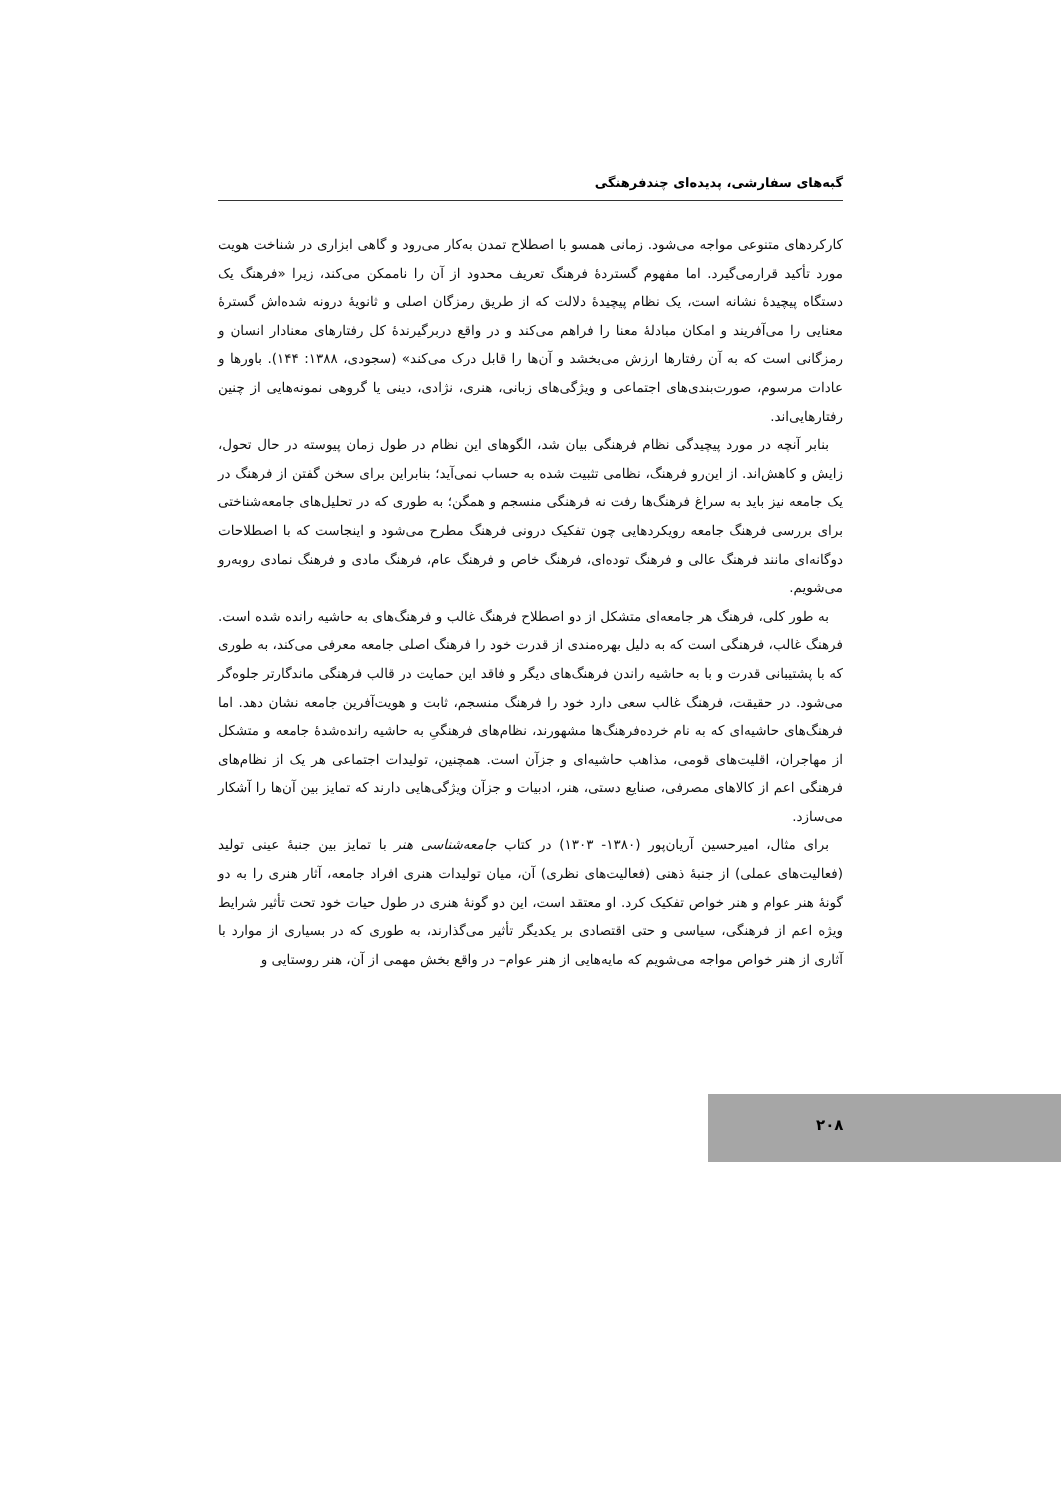گبه‌های سفارشی، پدیده‌ای چندفرهنگی
کارکردهای متنوعی مواجه می‌شود. زمانی همسو با اصطلاح تمدن به‌کار می‌رود و گاهی ابزاری در شناخت هویت مورد تأکید قرارمی‌گیرد. اما مفهوم گستردهٔ فرهنگ تعریف محدود از آن را ناممکن می‌کند، زیرا «فرهنگ یک دستگاه پیچیدهٔ نشانه است، یک نظام پیچیدهٔ دلالت که از طریق رمزگان اصلی و ثانویهٔ درونه شده‌اش گسترهٔ معنایی را می‌آفریند و امکان مبادلهٔ معنا را فراهم می‌کند و در واقع دربرگیرندهٔ کل رفتارهای معنادار انسان و رمزگانی است که به آن رفتارها ارزش می‌بخشد و آن‌ها را قابل درک می‌کند» (سجودی، ۱۳۸۸: ۱۴۴). باورها و عادات مرسوم، صورت‌بندی‌های اجتماعی و ویژگی‌های زبانی، هنری، نژادی، دینی یا گروهی نمونه‌هایی از چنین رفتارهایی‌اند.
بنابر آنچه در مورد پیچیدگی نظام فرهنگی بیان شد، الگوهای این نظام در طول زمان پیوسته در حال تحول، زایش و کاهش‌اند. از این‌رو فرهنگ، نظامی تثبیت شده به حساب نمی‌آید؛ بنابراین برای سخن گفتن از فرهنگ در یک جامعه نیز باید به سراغ فرهنگ‌ها رفت نه فرهنگی منسجم و همگن؛ به طوری که در تحلیل‌های جامعه‌شناختی برای بررسی فرهنگ جامعه رویکردهایی چون تفکیک درونی فرهنگ مطرح می‌شود و اینجاست که با اصطلاحات دوگانه‌ای مانند فرهنگ عالی و فرهنگ توده‌ای، فرهنگ خاص و فرهنگ عام، فرهنگ مادی و فرهنگ نمادی روبه‌رو می‌شویم.
به طور کلی، فرهنگ هر جامعه‌ای متشکل از دو اصطلاح فرهنگ غالب و فرهنگ‌های به حاشیه رانده شده است. فرهنگ غالب، فرهنگی است که به دلیل بهره‌مندی از قدرت خود را فرهنگ اصلی جامعه معرفی می‌کند، به طوری که با پشتیبانی قدرت و با به حاشیه راندن فرهنگ‌های دیگر و فاقد این حمایت در قالب فرهنگی ماندگارتر جلوه‌گر می‌شود. در حقیقت، فرهنگ غالب سعی دارد خود را فرهنگ منسجم، ثابت و هویت‌آفرین جامعه نشان دهد. اما فرهنگ‌های حاشیه‌ای که به نام خرده‌فرهنگ‌ها مشهورند، نظام‌های فرهنگیِ به حاشیه رانده‌شدهٔ جامعه و متشکل از مهاجران، اقلیت‌های قومی، مذاهب حاشیه‌ای و جزآن است. همچنین، تولیدات اجتماعی هر یک از نظام‌های فرهنگی اعم از کالاهای مصرفی، صنایع دستی، هنر، ادبیات و جزآن ویژگی‌هایی دارند که تمایز بین آن‌ها را آشکار می‌سازد.
برای مثال، امیرحسین آریان‌پور (۱۳۸۰- ۱۳۰۳) در کتاب جامعه‌شناسی هنر با تمایز بین جنبهٔ عینی تولید (فعالیت‌های عملی) از جنبهٔ ذهنی (فعالیت‌های نظری) آن، میان تولیدات هنری افراد جامعه، آثار هنری را به دو گونهٔ هنر عوام و هنر خواص تفکیک کرد. او معتقد است، این دو گونهٔ هنری در طول حیات خود تحت تأثیر شرایط ویژه اعم از فرهنگی، سیاسی و حتی اقتصادی بر یکدیگر تأثیر می‌گذارند، به طوری که در بسیاری از موارد با آثاری از هنر خواص مواجه می‌شویم که مایه‌هایی از هنر عوام– در واقع بخش مهمی از آن، هنر روستایی و
۲۰۸